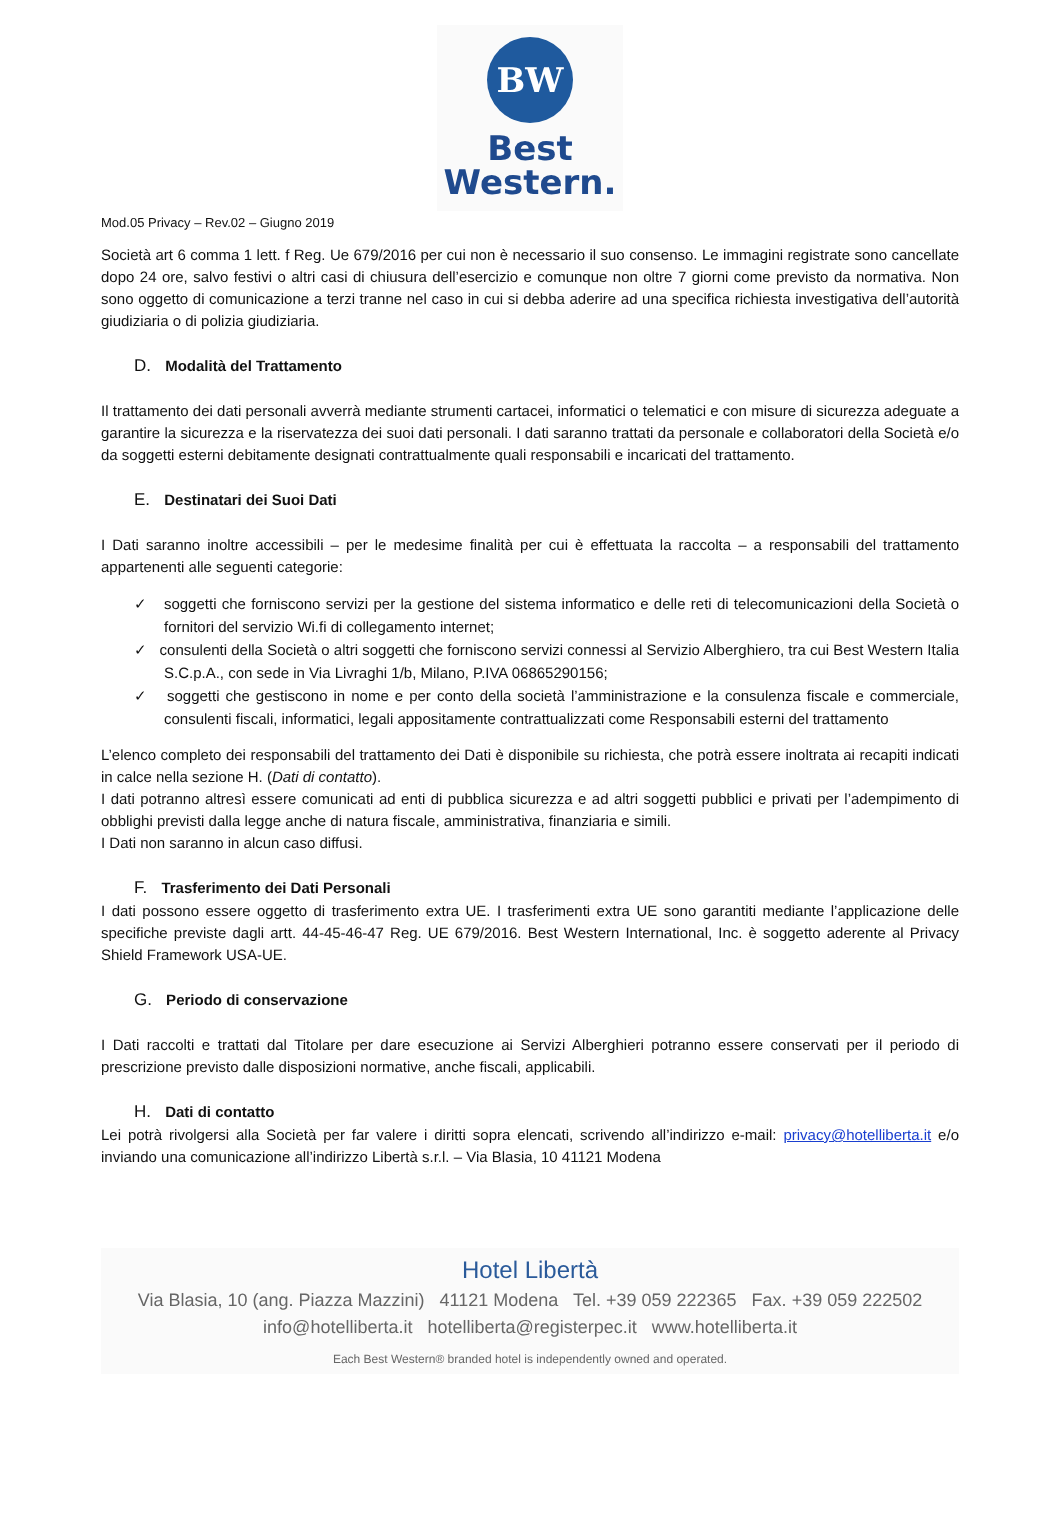BW
Best
Western.
Mod.05 Privacy – Rev.02 – Giugno 2019
Società art 6 comma 1 lett. f Reg. Ue 679/2016 per cui non è necessario il suo consenso. Le immagini registrate sono cancellate dopo 24 ore, salvo festivi o altri casi di chiusura dell’esercizio e comunque non oltre 7 giorni come previsto da normativa. Non sono oggetto di comunicazione a terzi tranne nel caso in cui si debba aderire ad una specifica richiesta investigativa dell’autorità giudiziaria o di polizia giudiziaria.
D. Modalità del Trattamento
Il trattamento dei dati personali avverrà mediante strumenti cartacei, informatici o telematici e con misure di sicurezza adeguate a garantire la sicurezza e la riservatezza dei suoi dati personali. I dati saranno trattati da personale e collaboratori della Società e/o da soggetti esterni debitamente designati contrattualmente quali responsabili e incaricati del trattamento.
E. Destinatari dei Suoi Dati
I Dati saranno inoltre accessibili – per le medesime finalità per cui è effettuata la raccolta – a responsabili del trattamento appartenenti alle seguenti categorie:
✓ soggetti che forniscono servizi per la gestione del sistema informatico e delle reti di telecomunicazioni della Società o fornitori del servizio Wi.fi di collegamento internet;
✓ consulenti della Società o altri soggetti che forniscono servizi connessi al Servizio Alberghiero, tra cui Best Western Italia S.C.p.A., con sede in Via Livraghi 1/b, Milano, P.IVA 06865290156;
✓ soggetti che gestiscono in nome e per conto della società l’amministrazione e la consulenza fiscale e commerciale, consulenti fiscali, informatici, legali appositamente contrattualizzati come Responsabili esterni del trattamento
L’elenco completo dei responsabili del trattamento dei Dati è disponibile su richiesta, che potrà essere inoltrata ai recapiti indicati in calce nella sezione H. (Dati di contatto).
I dati potranno altresì essere comunicati ad enti di pubblica sicurezza e ad altri soggetti pubblici e privati per l’adempimento di obblighi previsti dalla legge anche di natura fiscale, amministrativa, finanziaria e simili.
I Dati non saranno in alcun caso diffusi.
F. Trasferimento dei Dati Personali
I dati possono essere oggetto di trasferimento extra UE. I trasferimenti extra UE sono garantiti mediante l’applicazione delle specifiche previste dagli artt. 44-45-46-47 Reg. UE 679/2016. Best Western International, Inc. è soggetto aderente al Privacy Shield Framework USA-UE.
G. Periodo di conservazione
I Dati raccolti e trattati dal Titolare per dare esecuzione ai Servizi Alberghieri potranno essere conservati per il periodo di prescrizione previsto dalle disposizioni normative, anche fiscali, applicabili.
H. Dati di contatto
Lei potrà rivolgersi alla Società per far valere i diritti sopra elencati, scrivendo all’indirizzo e-mail: privacy@hotelliberta.it e/o inviando una comunicazione all’indirizzo Libertà s.r.l. – Via Blasia, 10 41121 Modena
Hotel Libertà
Via Blasia, 10 (ang. Piazza Mazzini) 41121 Modena Tel. +39 059 222365 Fax. +39 059 222502
info@hotelliberta.it hotelliberta@registerpec.it www.hotelliberta.it
Each Best Western® branded hotel is independently owned and operated.